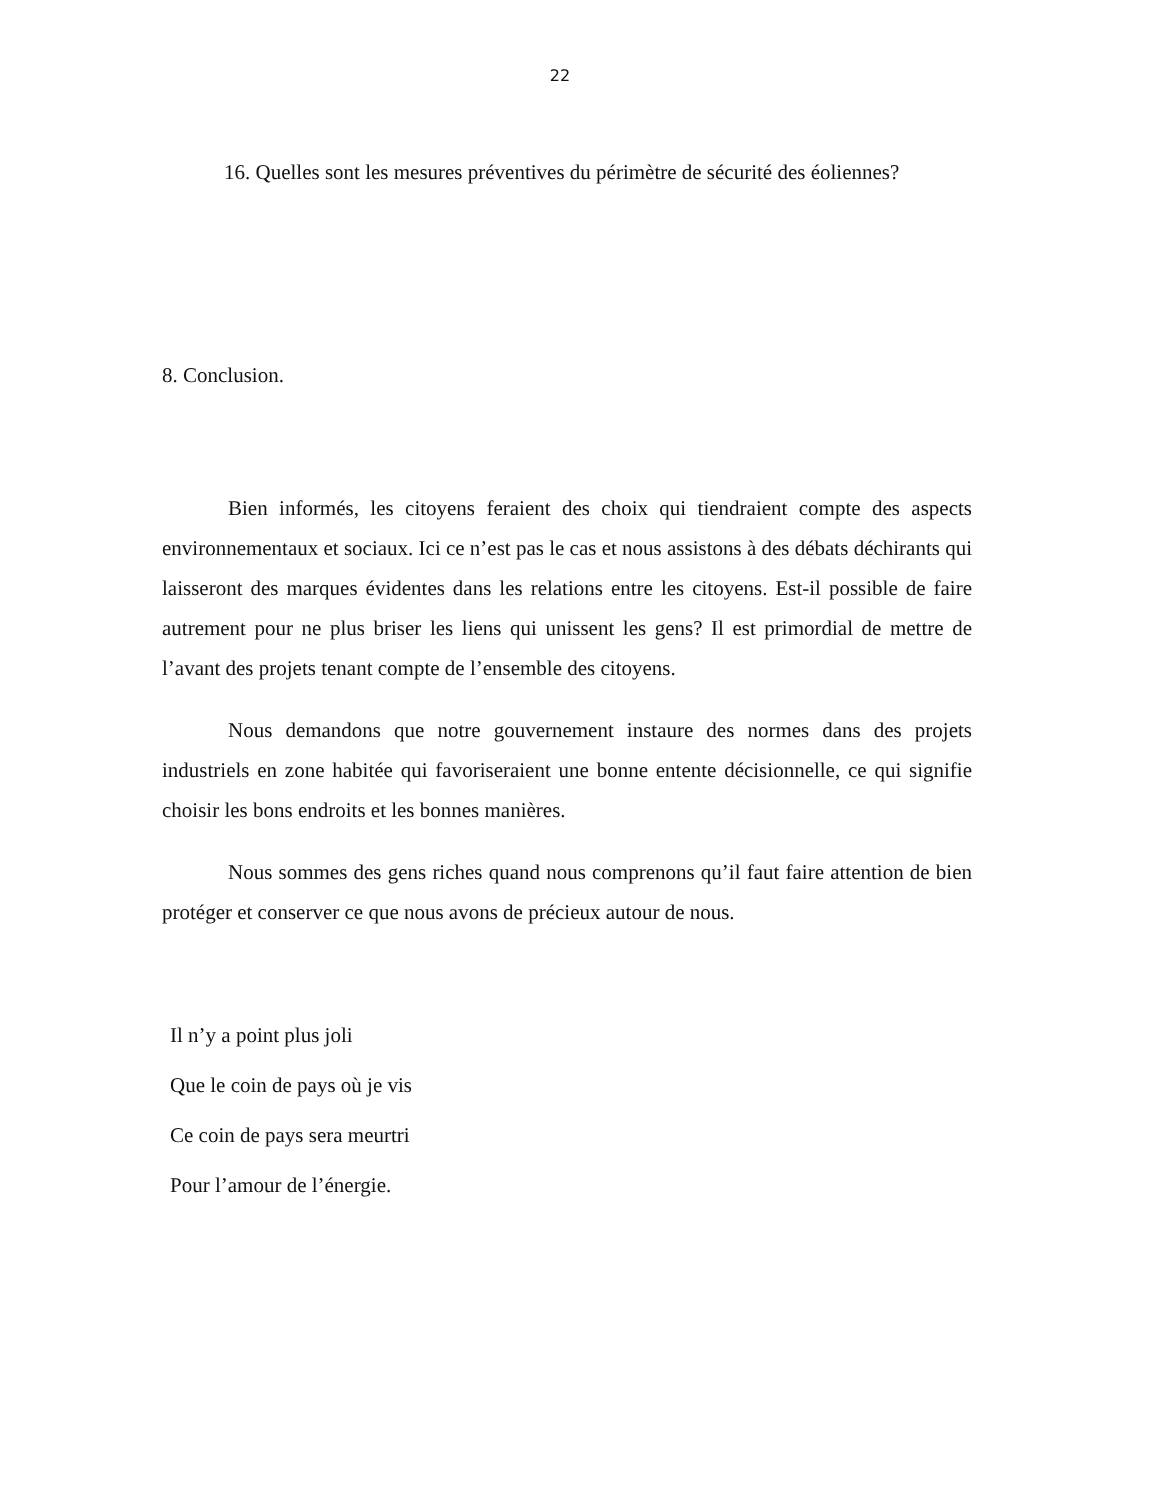22
16. Quelles sont les mesures préventives du périmètre de sécurité des éoliennes?
8. Conclusion.
Bien informés, les citoyens feraient des choix qui tiendraient compte des aspects environnementaux et sociaux. Ici ce n’est pas le cas et nous assistons à des débats déchirants qui laisseront des marques évidentes dans les relations entre les citoyens. Est-il possible de faire autrement pour ne plus briser les liens qui unissent les gens? Il est primordial de mettre de l’avant des projets tenant compte de l’ensemble des citoyens.
Nous demandons que notre gouvernement instaure des normes dans des projets industriels en zone habitée qui favoriseraient une bonne entente décisionnelle, ce qui signifie choisir les bons endroits et les bonnes manières.
Nous sommes des gens riches quand nous comprenons qu’il faut faire attention de bien protéger et conserver ce que nous avons de précieux autour de nous.
Il n’y a point plus joli
Que le coin de pays où je vis
Ce coin de pays sera meurtri
Pour l’amour de l’énergie.